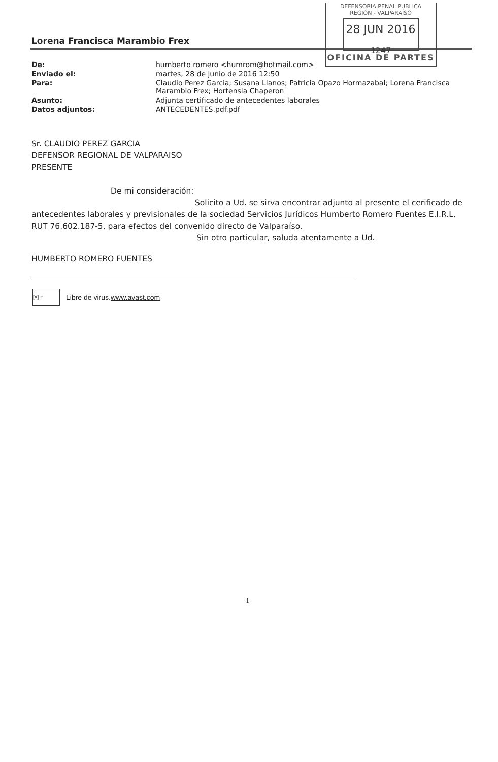DEFENSORIA PENAL PUBLICA
REGIÓN - VALPARAÍSO
28 JUN 2016
1247
OFICINA DE PARTES
Lorena Francisca Marambio Frex
| De: | humberto romero <humrom@hotmail.com> |
| Enviado el: | martes, 28 de junio de 2016 12:50 |
| Para: | Claudio Perez Garcia; Susana Llanos; Patricia Opazo Hormazabal; Lorena Francisca Marambio Frex; Hortensia Chaperon |
| Asunto: | Adjunta certificado de antecedentes laborales |
| Datos adjuntos: | ANTECEDENTES.pdf.pdf |
Sr. CLAUDIO PEREZ GARCIA
DEFENSOR REGIONAL DE VALPARAISO
PRESENTE
De mi consideración:
Solicito a Ud. se sirva encontrar adjunto al presente el cerificado de antecedentes laborales y previsionales de la sociedad Servicios Jurídicos Humberto Romero Fuentes E.I.R.L, RUT 76.602.187-5, para efectos del convenido directo de Valparaíso.
Sin otro particular, saluda atentamente a Ud.
HUMBERTO ROMERO FUENTES
[×] ≡
Libre de virus. www.avast.com
1